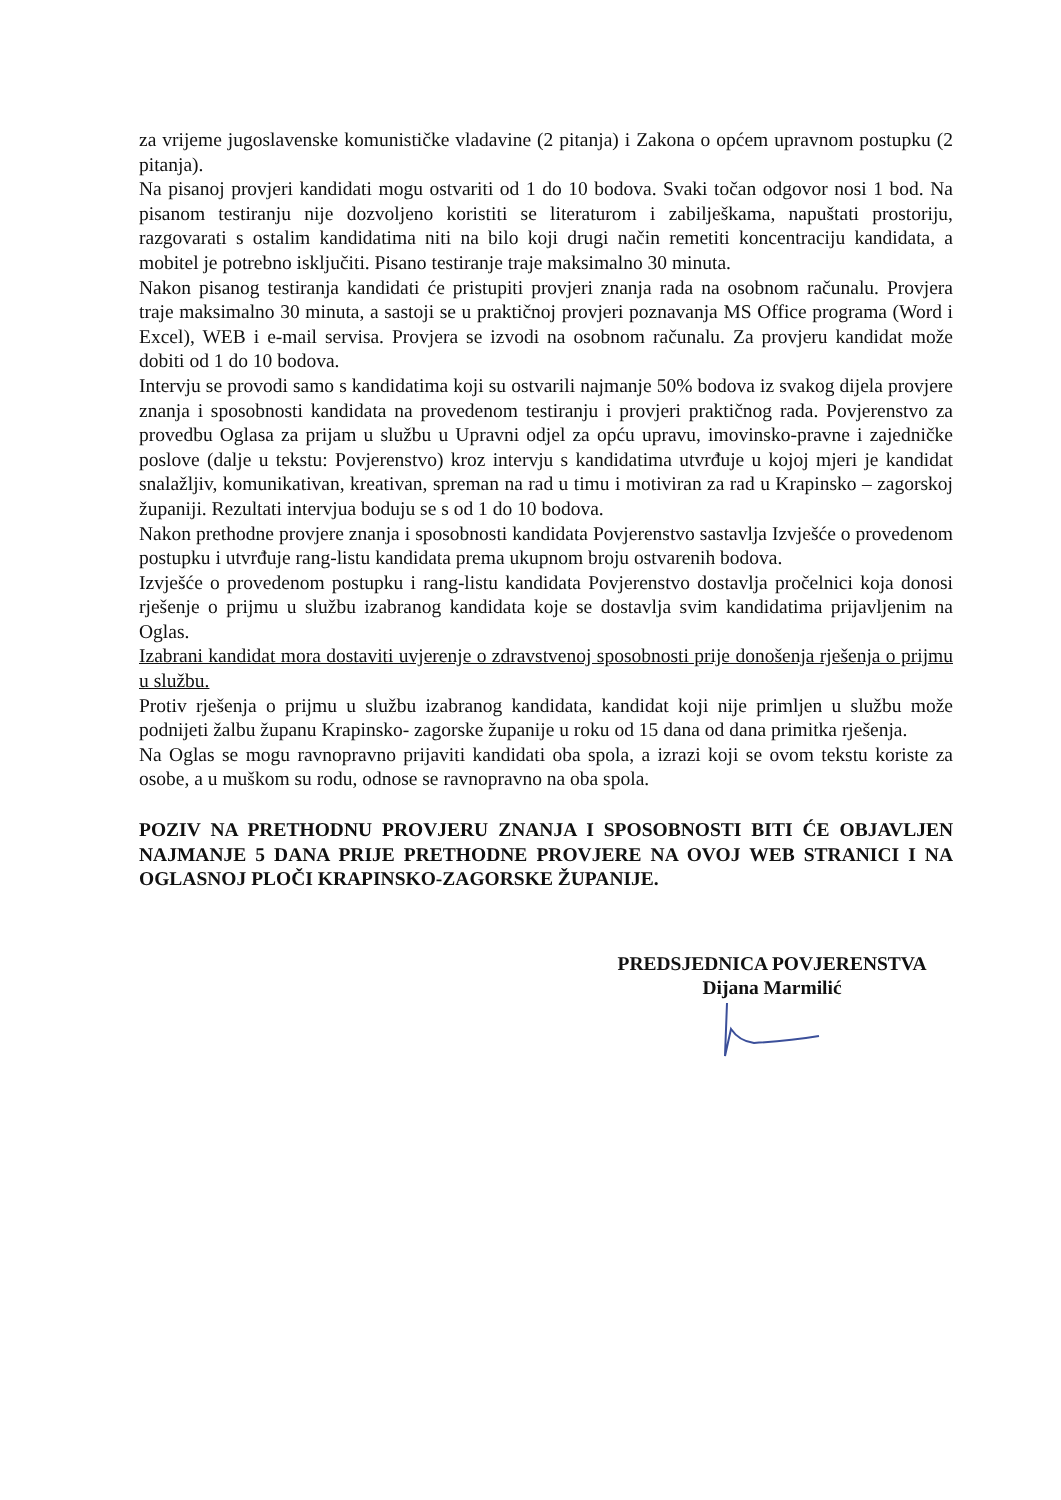za vrijeme jugoslavenske komunističke vladavine (2 pitanja) i Zakona o općem upravnom postupku (2 pitanja).
Na pisanoj provjeri kandidati mogu ostvariti od 1 do 10 bodova. Svaki točan odgovor nosi 1 bod. Na pisanom testiranju nije dozvoljeno koristiti se literaturom i zabilješkama, napuštati prostoriju, razgovarati s ostalim kandidatima niti na bilo koji drugi način remetiti koncentraciju kandidata, a mobitel je potrebno isključiti. Pisano testiranje traje maksimalno 30 minuta.
Nakon pisanog testiranja kandidati će pristupiti provjeri znanja rada na osobnom računalu. Provjera traje maksimalno 30 minuta, a sastoji se u praktičnoj provjeri poznavanja MS Office programa (Word i Excel), WEB i e-mail servisa. Provjera se izvodi na osobnom računalu. Za provjeru kandidat može dobiti od 1 do 10 bodova.
Intervju se provodi samo s kandidatima koji su ostvarili najmanje 50% bodova iz svakog dijela provjere znanja i sposobnosti kandidata na provedenom testiranju i provjeri praktičnog rada. Povjerenstvo za provedbu Oglasa za prijam u službu u Upravni odjel za opću upravu, imovinsko-pravne i zajedničke poslove (dalje u tekstu: Povjerenstvo) kroz intervju s kandidatima utvrđuje u kojoj mjeri je kandidat snalažljiv, komunikativan, kreativan, spreman na rad u timu i motiviran za rad u Krapinsko – zagorskoj županiji. Rezultati intervjua boduju se s od 1 do 10 bodova.
Nakon prethodne provjere znanja i sposobnosti kandidata Povjerenstvo sastavlja Izvješće o provedenom postupku i utvrđuje rang-listu kandidata prema ukupnom broju ostvarenih bodova.
Izvješće o provedenom postupku i rang-listu kandidata Povjerenstvo dostavlja pročelnici koja donosi rješenje o prijmu u službu izabranog kandidata koje se dostavlja svim kandidatima prijavljenim na Oglas.
Izabrani kandidat mora dostaviti uvjerenje o zdravstvenoj sposobnosti prije donošenja rješenja o prijmu u službu.
Protiv rješenja o prijmu u službu izabranog kandidata, kandidat koji nije primljen u službu može podnijeti žalbu županu Krapinsko- zagorske županije u roku od 15 dana od dana primitka rješenja.
Na Oglas se mogu ravnopravno prijaviti kandidati oba spola, a izrazi koji se ovom tekstu koriste za osobe, a u muškom su rodu, odnose se ravnopravno na oba spola.
POZIV NA PRETHODNU PROVJERU ZNANJA I SPOSOBNOSTI BITI ĆE OBJAVLJEN NAJMANJE 5 DANA PRIJE PRETHODNE PROVJERE NA OVOJ WEB STRANICI I NA OGLASNOJ PLOČI KRAPINSKO-ZAGORSKE ŽUPANIJE.
PREDSJEDNICA POVJERENSTVA
Dijana Marmilić